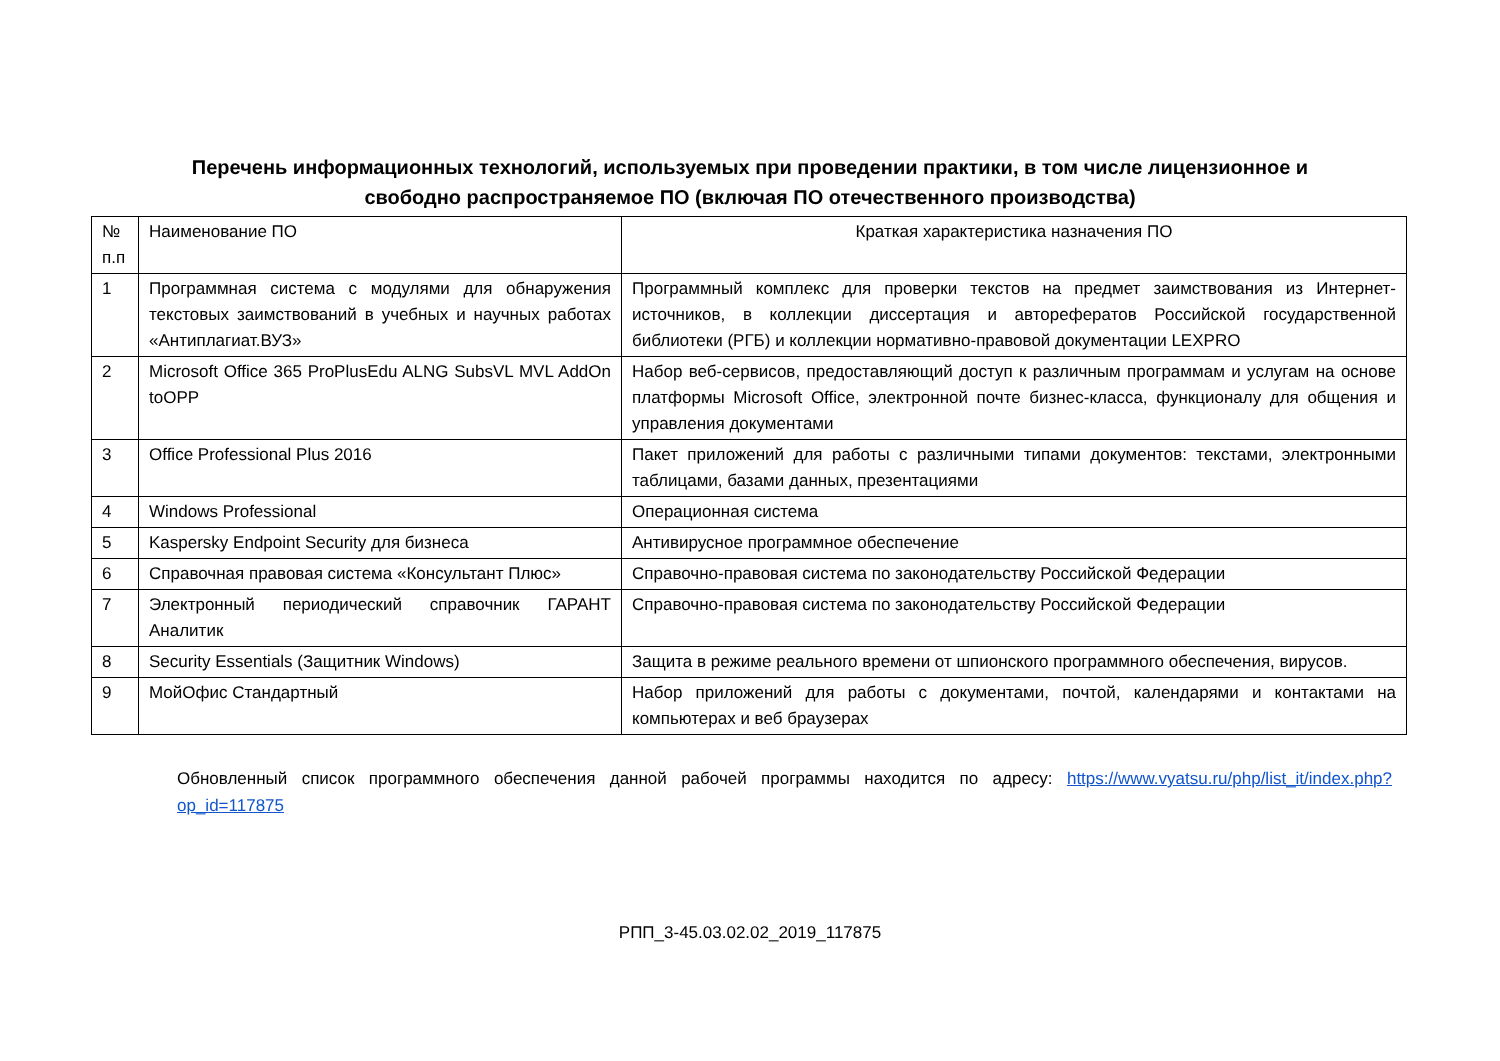Перечень информационных технологий, используемых при проведении практики, в том числе лицензионное и
свободно распространяемое ПО (включая ПО отечественного производства)
| № п.п | Наименование ПО | Краткая характеристика назначения ПО |
| 1 | Программная система с модулями для обнаружения текстовых заимствований в учебных и научных работах «Антиплагиат.ВУЗ» | Программный комплекс для проверки текстов на предмет заимствования из Интернет-источников, в коллекции диссертация и авторефератов Российской государственной библиотеки (РГБ) и коллекции нормативно-правовой документации LEXPRO |
| 2 | Microsoft Office 365 ProPlusEdu ALNG SubsVL MVL AddOn toOPP | Набор веб-сервисов, предоставляющий доступ к различным программам и услугам на основе платформы Microsoft Office, электронной почте бизнес-класса, функционалу для общения и управления документами |
| 3 | Office Professional Plus 2016 | Пакет приложений для работы с различными типами документов: текстами, электронными таблицами, базами данных, презентациями |
| 4 | Windows Professional | Операционная система |
| 5 | Kaspersky Endpoint Security для бизнеса | Антивирусное программное обеспечение |
| 6 | Справочная правовая система «Консультант Плюс» | Справочно-правовая система по законодательству Российской Федерации |
| 7 | Электронный периодический справочник ГАРАНТ Аналитик | Справочно-правовая система по законодательству Российской Федерации |
| 8 | Security Essentials (Защитник Windows) | Защита в режиме реального времени от шпионского программного обеспечения, вирусов. |
| 9 | МойОфис Стандартный | Набор приложений для работы с документами, почтой, календарями и контактами на компьютерах и веб браузерах |
Обновленный список программного обеспечения данной рабочей программы находится по адресу: https://www.vyatsu.ru/php/list_it/index.php?op_id=117875
РПП_3-45.03.02.02_2019_117875